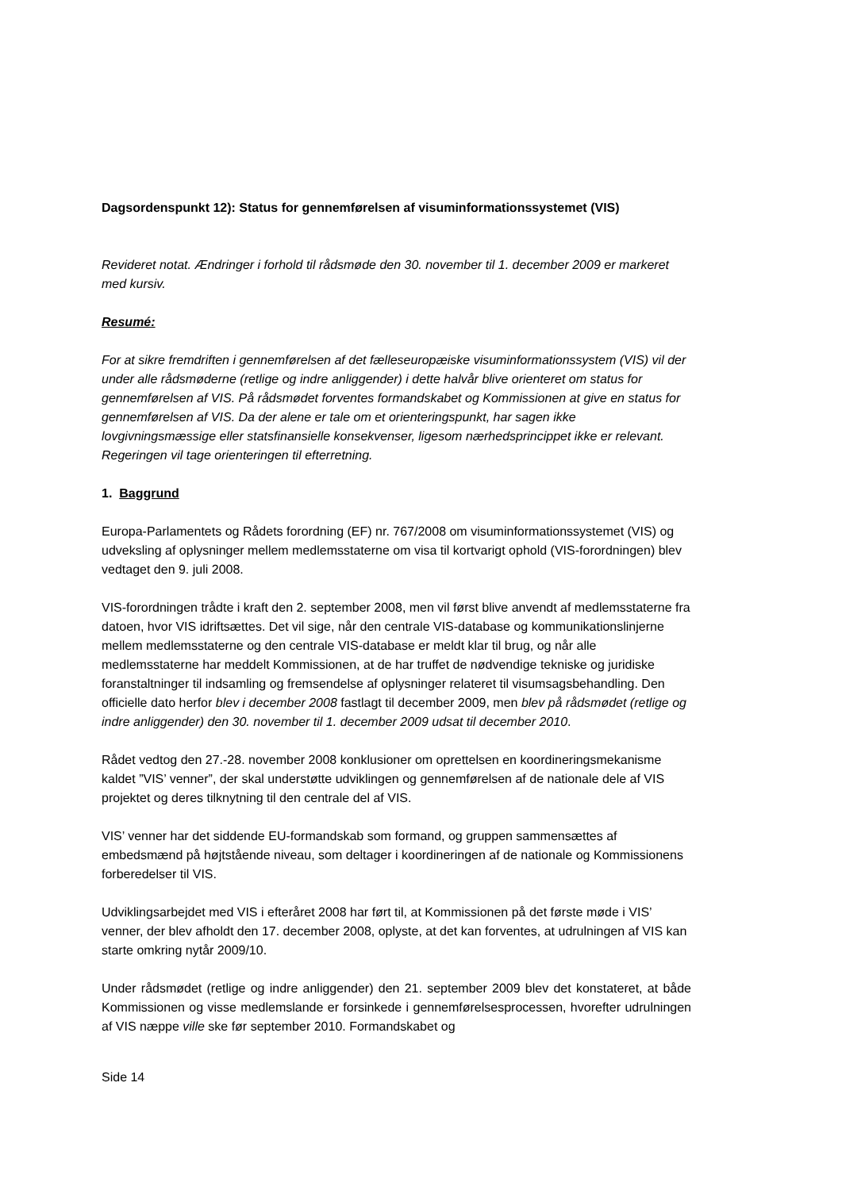Dagsordenspunkt 12): Status for gennemførelsen af visuminformationssystemet (VIS)
Revideret notat. Ændringer i forhold til rådsmøde den 30. november til 1. december 2009 er markeret med kursiv.
Resumé:
For at sikre fremdriften i gennemførelsen af det fælleseuropæiske visuminformationssystem (VIS) vil der under alle rådsmøderne (retlige og indre anliggender) i dette halvår blive orienteret om status for gennemførelsen af VIS. På rådsmødet forventes formandskabet og Kommissionen at give en status for gennemførelsen af VIS. Da der alene er tale om et orienteringspunkt, har sagen ikke lovgivningsmæssige eller statsfinansielle konsekvenser, ligesom nærhedsprincippet ikke er relevant. Regeringen vil tage orienteringen til efterretning.
1. Baggrund
Europa-Parlamentets og Rådets forordning (EF) nr. 767/2008 om visuminformationssystemet (VIS) og udveksling af oplysninger mellem medlemsstaterne om visa til kortvarigt ophold (VIS-forordningen) blev vedtaget den 9. juli 2008.
VIS-forordningen trådte i kraft den 2. september 2008, men vil først blive anvendt af medlemsstaterne fra datoen, hvor VIS idriftsættes. Det vil sige, når den centrale VIS-database og kommunikationslinjerne mellem medlemsstaterne og den centrale VIS-database er meldt klar til brug, og når alle medlemsstaterne har meddelt Kommissionen, at de har truffet de nødvendige tekniske og juridiske foranstaltninger til indsamling og fremsendelse af oplysninger relateret til visumsagsbehandling. Den officielle dato herfor blev i december 2008 fastlagt til december 2009, men blev på rådsmødet (retlige og indre anliggender) den 30. november til 1. december 2009 udsat til december 2010.
Rådet vedtog den 27.-28. november 2008 konklusioner om oprettelsen en koordineringsmekanisme kaldet ”VIS’ venner”, der skal understøtte udviklingen og gennemførelsen af de nationale dele af VIS projektet og deres tilknytning til den centrale del af VIS.
VIS’ venner har det siddende EU-formandskab som formand, og gruppen sammensættes af embedsmænd på højtstående niveau, som deltager i koordineringen af de nationale og Kommissionens forberedelser til VIS.
Udviklingsarbejdet med VIS i efteråret 2008 har ført til, at Kommissionen på det første møde i VIS’ venner, der blev afholdt den 17. december 2008, oplyste, at det kan forventes, at udrulningen af VIS kan starte omkring nytår 2009/10.
Under rådsmødet (retlige og indre anliggender) den 21. september 2009 blev det konstateret, at både Kommissionen og visse medlemslande er forsinkede i gennemførelsesprocessen, hvorefter udrulningen af VIS næppe ville ske før september 2010. Formandskabet og
Side 14